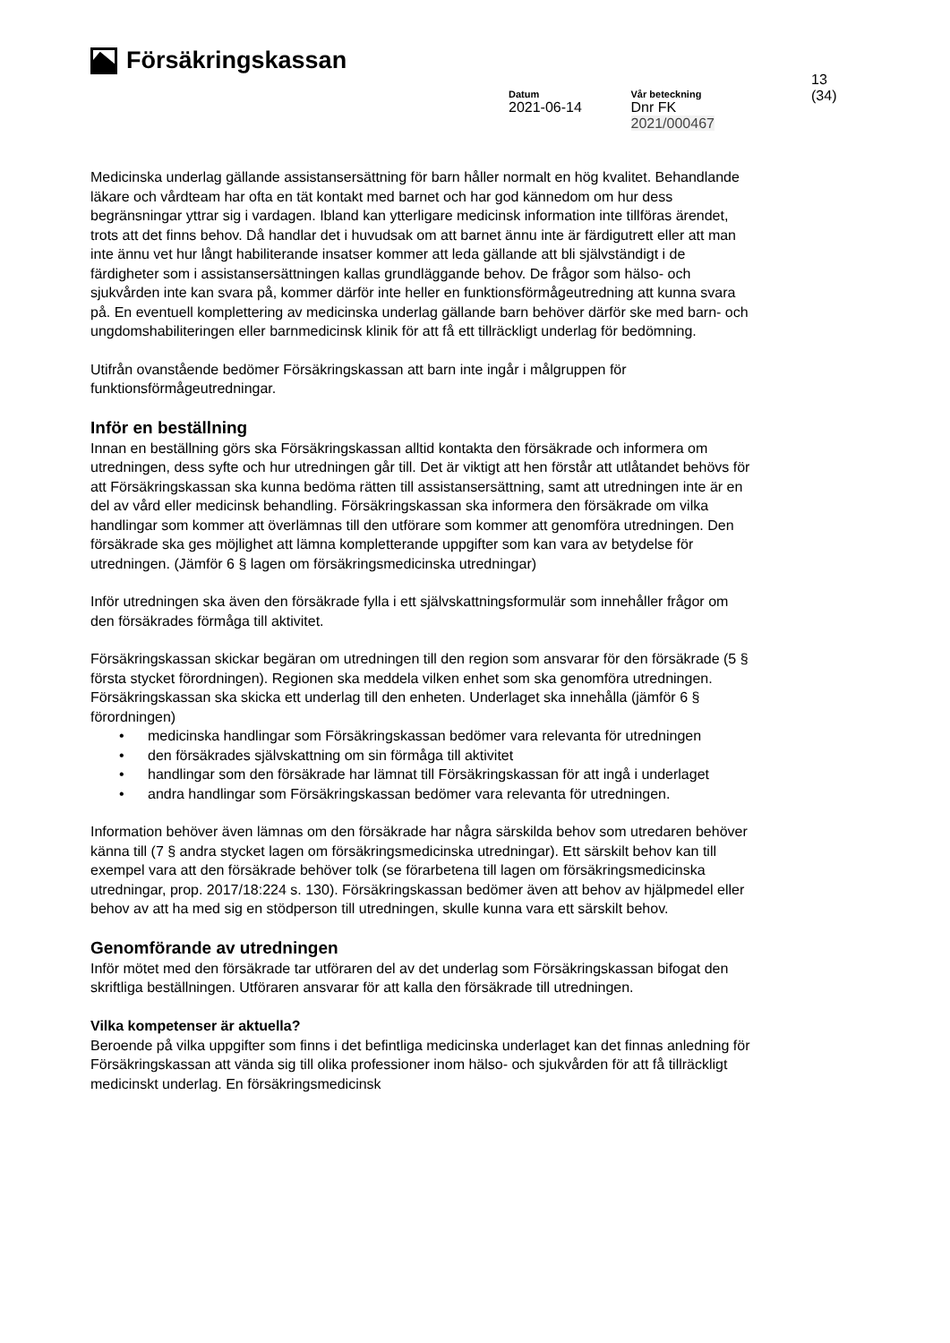Försäkringskassan
13 (34)
Datum
2021-06-14
Vår beteckning
Dnr FK 2021/000467
Medicinska underlag gällande assistansersättning för barn håller normalt en hög kvalitet. Behandlande läkare och vårdteam har ofta en tät kontakt med barnet och har god kännedom om hur dess begränsningar yttrar sig i vardagen. Ibland kan ytterligare medicinsk information inte tillföras ärendet, trots att det finns behov. Då handlar det i huvudsak om att barnet ännu inte är färdigutrett eller att man inte ännu vet hur långt habiliterande insatser kommer att leda gällande att bli självständigt i de färdigheter som i assistansersättningen kallas grundläggande behov. De frågor som hälso- och sjukvården inte kan svara på, kommer därför inte heller en funktionsförmågeutredning att kunna svara på. En eventuell komplettering av medicinska underlag gällande barn behöver därför ske med barn- och ungdomshabiliteringen eller barnmedicinsk klinik för att få ett tillräckligt underlag för bedömning.
Utifrån ovanstående bedömer Försäkringskassan att barn inte ingår i målgruppen för funktionsförmågeutredningar.
Inför en beställning
Innan en beställning görs ska Försäkringskassan alltid kontakta den försäkrade och informera om utredningen, dess syfte och hur utredningen går till. Det är viktigt att hen förstår att utlåtandet behövs för att Försäkringskassan ska kunna bedöma rätten till assistansersättning, samt att utredningen inte är en del av vård eller medicinsk behandling. Försäkringskassan ska informera den försäkrade om vilka handlingar som kommer att överlämnas till den utförare som kommer att genomföra utredningen. Den försäkrade ska ges möjlighet att lämna kompletterande uppgifter som kan vara av betydelse för utredningen. (Jämför 6 § lagen om försäkringsmedicinska utredningar)
Inför utredningen ska även den försäkrade fylla i ett självskattningsformulär som innehåller frågor om den försäkrades förmåga till aktivitet.
Försäkringskassan skickar begäran om utredningen till den region som ansvarar för den försäkrade (5 § första stycket förordningen). Regionen ska meddela vilken enhet som ska genomföra utredningen. Försäkringskassan ska skicka ett underlag till den enheten. Underlaget ska innehålla (jämför 6 § förordningen)
• medicinska handlingar som Försäkringskassan bedömer vara relevanta för utredningen
• den försäkrades självskattning om sin förmåga till aktivitet
• handlingar som den försäkrade har lämnat till Försäkringskassan för att ingå i underlaget
• andra handlingar som Försäkringskassan bedömer vara relevanta för utredningen.
Information behöver även lämnas om den försäkrade har några särskilda behov som utredaren behöver känna till (7 § andra stycket lagen om försäkringsmedicinska utredningar). Ett särskilt behov kan till exempel vara att den försäkrade behöver tolk (se förarbetena till lagen om försäkringsmedicinska utredningar, prop. 2017/18:224 s. 130). Försäkringskassan bedömer även att behov av hjälpmedel eller behov av att ha med sig en stödperson till utredningen, skulle kunna vara ett särskilt behov.
Genomförande av utredningen
Inför mötet med den försäkrade tar utföraren del av det underlag som Försäkringskassan bifogat den skriftliga beställningen. Utföraren ansvarar för att kalla den försäkrade till utredningen.
Vilka kompetenser är aktuella?
Beroende på vilka uppgifter som finns i det befintliga medicinska underlaget kan det finnas anledning för Försäkringskassan att vända sig till olika professioner inom hälso- och sjukvården för att få tillräckligt medicinskt underlag. En försäkringsmedicinsk